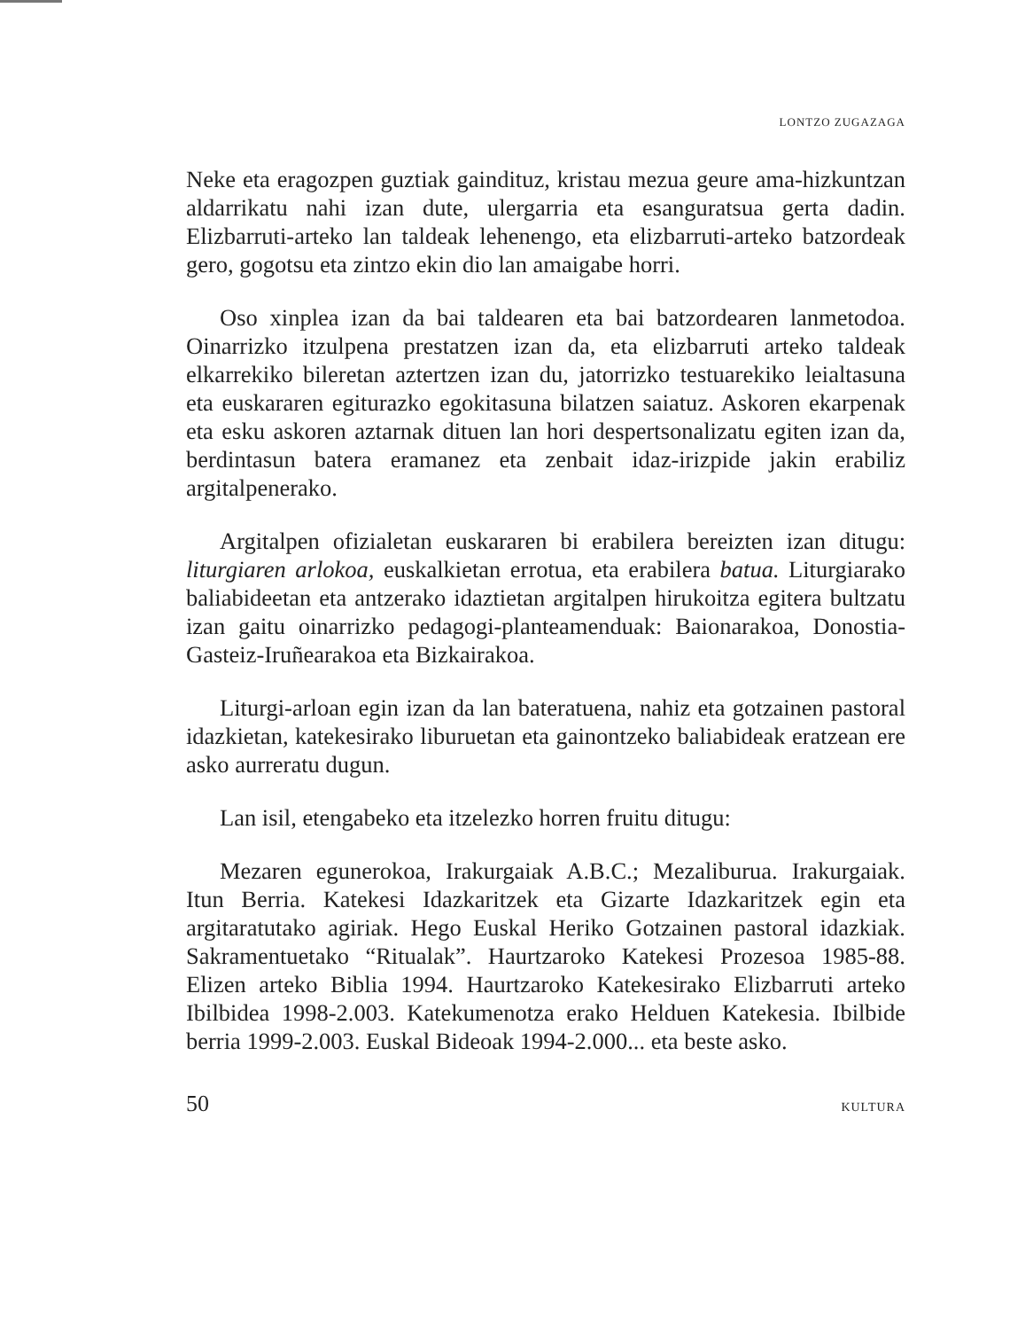LONTZO ZUGAZAGA
Neke eta eragozpen guztiak gaindituz, kristau mezua geure ama-hizkuntzan aldarrikatu nahi izan dute, ulergarria eta esanguratsua gerta dadin. Elizbarruti-arteko lan taldeak lehenengo, eta elizbarruti-arteko batzordeak gero, gogotsu eta zintzo ekin dio lan amaigabe horri.
Oso xinplea izan da bai taldearen eta bai batzordearen lanmetodoa. Oinarrizko itzulpena prestatzen izan da, eta elizbarruti arteko taldeak elkarrekiko bileretan aztertzen izan du, jatorrizko testuarekiko leialtasuna eta euskararen egiturazko egokitasuna bilatzen saiatuz. Askoren ekarpenak eta esku askoren aztarnak dituen lan hori despertsonalizatu egiten izan da, berdintasun batera eramanez eta zenbait idaz-irizpide jakin erabiliz argitalpenerako.
Argitalpen ofizialetan euskararen bi erabilera bereizten izan ditugu: liturgiaren arlokoa, euskalkietan errotua, eta erabilera batua. Liturgiarako baliabideetan eta antzerako idaztietan argitalpen hirukoitza egitera bultzatu izan gaitu oinarrizko pedagogi-planteamenduak: Baionarakoa, Donostia-Gasteiz-Iruñearakoa eta Bizkairakoa.
Liturgi-arloan egin izan da lan bateratuena, nahiz eta gotzainen pastoral idazkietan, katekesirako liburuetan eta gainontzeko baliabideak eratzean ere asko aurreratu dugun.
Lan isil, etengabeko eta itzelezko horren fruitu ditugu:
Mezaren egunerokoa, Irakurgaiak A.B.C.; Mezaliburua. Irakurgaiak. Itun Berria. Katekesi Idazkaritzek eta Gizarte Idazkaritzek egin eta argitaratutako agiriak. Hego Euskal Heriko Gotzainen pastoral idazkiak. Sakramentuetako “Ritualak”. Haurtzaroko Katekesi Prozesoa 1985-88. Elizen arteko Biblia 1994. Haurtzaroko Katekesirako Elizbarruti arteko Ibilbidea 1998-2.003. Katekumenotza erako Helduen Katekesia. Ibilbide berria 1999-2.003. Euskal Bideoak 1994-2.000... eta beste asko.
50 KULTURA